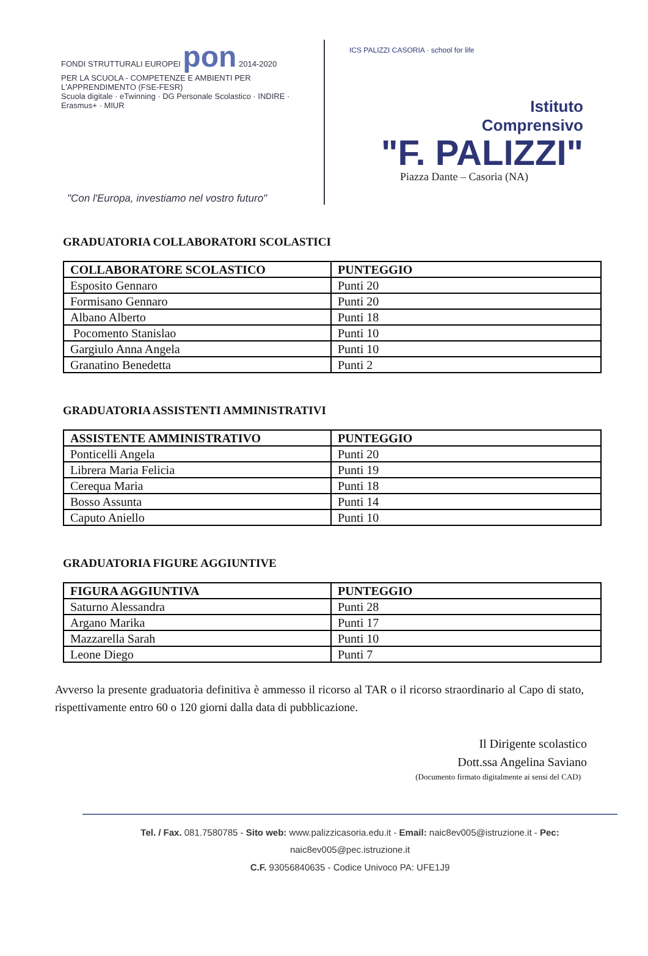FONDI STRUTTURALI EUROPEI pon 2014-2020
PER LA SCUOLA - COMPETENZE E AMBIENTI PER L'APPRENDIMENTO (FSE-FESR)
Scuola digitale · eTwinning · DG Personale Scolastico · INDIRE · Erasmus+ · MIUR
"Con l'Europa, investiamo nel vostro futuro"
ICS PALIZZI CASORIA · school for life
Istituto
Comprensivo
"F. PALIZZI"
Piazza Dante – Casoria (NA)
GRADUATORIA COLLABORATORI SCOLASTICI
| COLLABORATORE SCOLASTICO | PUNTEGGIO |
| --- | --- |
| Esposito Gennaro | Punti 20 |
| Formisano Gennaro | Punti 20 |
| Albano Alberto | Punti 18 |
| Pocomento Stanislao | Punti 10 |
| Gargiulo Anna Angela | Punti 10 |
| Granatino Benedetta | Punti 2 |
GRADUATORIA ASSISTENTI AMMINISTRATIVI
| ASSISTENTE AMMINISTRATIVO | PUNTEGGIO |
| --- | --- |
| Ponticelli Angela | Punti 20 |
| Librera Maria Felicia | Punti 19 |
| Cerequa Maria | Punti 18 |
| Bosso Assunta | Punti 14 |
| Caputo Aniello | Punti 10 |
GRADUATORIA FIGURE AGGIUNTIVE
| FIGURA AGGIUNTIVA | PUNTEGGIO |
| --- | --- |
| Saturno Alessandra | Punti 28 |
| Argano Marika | Punti 17 |
| Mazzarella Sarah | Punti 10 |
| Leone Diego | Punti 7 |
Avverso la presente graduatoria definitiva è ammesso il ricorso al TAR o il ricorso straordinario al Capo di stato, rispettivamente entro 60 o 120 giorni dalla data di pubblicazione.
Il Dirigente scolastico
Dott.ssa Angelina Saviano
(Documento firmato digitalmente ai sensi del CAD)
Tel. / Fax. 081.7580785 - Sito web: www.palizzicasoria.edu.it - Email: naic8ev005@istruzione.it - Pec: naic8ev005@pec.istruzione.it
C.F. 93056840635 - Codice Univoco PA: UFE1J9